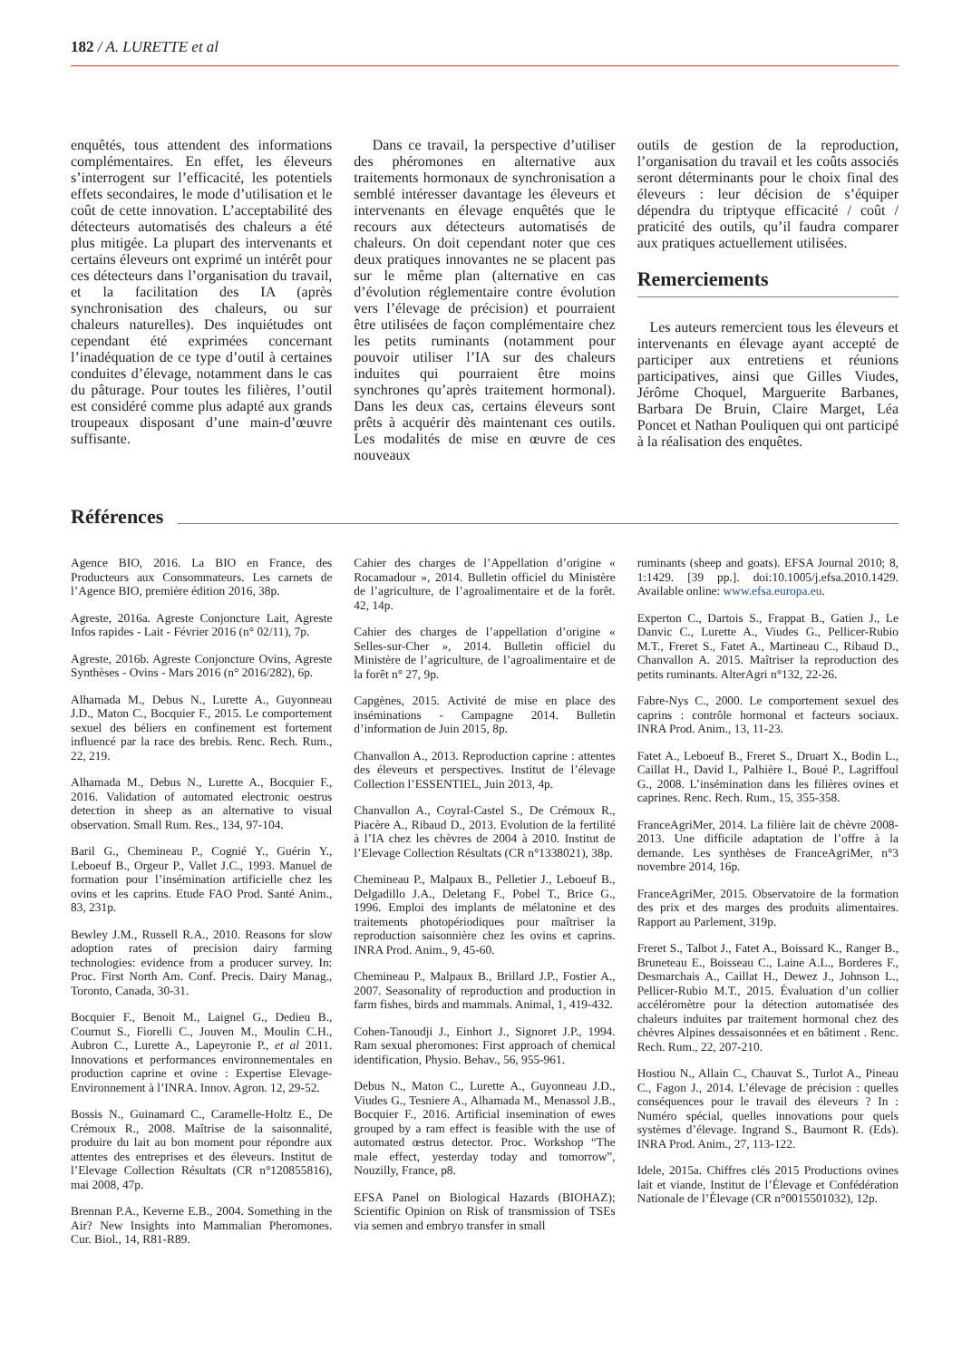182 / A. LURETTE et al
enquêtés, tous attendent des informations complémentaires. En effet, les éleveurs s’interrogent sur l’efficacité, les potentiels effets secondaires, le mode d’utilisation et le coût de cette innovation. L’acceptabilité des détecteurs automatisés des chaleurs a été plus mitigée. La plupart des intervenants et certains éleveurs ont exprimé un intérêt pour ces détecteurs dans l’organisation du travail, et la facilitation des IA (après synchronisation des chaleurs, ou sur chaleurs naturelles). Des inquiétudes ont cependant été exprimées concernant l’inadéquation de ce type d’outil à certaines conduites d’élevage, notamment dans le cas du pâturage. Pour toutes les filières, l’outil est considéré comme plus adapté aux grands troupeaux disposant d’une main-d’œuvre suffisante.
Dans ce travail, la perspective d’utiliser des phéromones en alternative aux traitements hormonaux de synchronisation a semblé intéresser davantage les éleveurs et intervenants en élevage enquêtés que le recours aux détecteurs automatisés de chaleurs. On doit cependant noter que ces deux pratiques innovantes ne se placent pas sur le même plan (alternative en cas d’évolution réglementaire contre évolution vers l’élevage de précision) et pourraient être utilisées de façon complémentaire chez les petits ruminants (notamment pour pouvoir utiliser l’IA sur des chaleurs induites qui pourraient être moins synchrones qu’après traitement hormonal). Dans les deux cas, certains éleveurs sont prêts à acquérir dès maintenant ces outils. Les modalités de mise en œuvre de ces nouveaux
outils de gestion de la reproduction, l’organisation du travail et les coûts associés seront déterminants pour le choix final des éleveurs : leur décision de s’équiper dépendra du triptyque efficacité / coût / praticité des outils, qu’il faudra comparer aux pratiques actuellement utilisées.
Remerciements
Les auteurs remercient tous les éleveurs et intervenants en élevage ayant accepté de participer aux entretiens et réunions participatives, ainsi que Gilles Viudes, Jérôme Choquel, Marguerite Barbanes, Barbara De Bruin, Claire Marget, Léa Poncet et Nathan Pouliquen qui ont participé à la réalisation des enquêtes.
Références
Agence BIO, 2016. La BIO en France, des Producteurs aux Consommateurs. Les carnets de l’Agence BIO, première édition 2016, 38p.
Agreste, 2016a. Agreste Conjoncture Lait, Agreste Infos rapides - Lait - Février 2016 (n° 02/11), 7p.
Agreste, 2016b. Agreste Conjoncture Ovins, Agreste Synthèses - Ovins - Mars 2016 (n° 2016/282), 6p.
Alhamada M., Debus N., Lurette A., Guyonneau J.D., Maton C., Bocquier F., 2015. Le comportement sexuel des béliers en confinement est fortement influencé par la race des brebis. Renc. Rech. Rum., 22, 219.
Alhamada M., Debus N., Lurette A., Bocquier F., 2016. Validation of automated electronic oestrus detection in sheep as an alternative to visual observation. Small Rum. Res., 134, 97-104.
Baril G., Chemineau P., Cognié Y., Guérin Y., Leboeuf B., Orgeur P., Vallet J.C., 1993. Manuel de formation pour l’insémination artificielle chez les ovins et les caprins. Etude FAO Prod. Santé Anim., 83, 231p.
Bewley J.M., Russell R.A., 2010. Reasons for slow adoption rates of precision dairy farming technologies: evidence from a producer survey. In: Proc. First North Am. Conf. Precis. Dairy Manag., Toronto, Canada, 30-31.
Bocquier F., Benoit M., Laignel G., Dedieu B., Cournut S., Fiorelli C., Jouven M., Moulin C.H., Aubron C., Lurette A., Lapeyronie P., et al 2011. Innovations et performances environnementales en production caprine et ovine : Expertise Elevage-Environnement à l’INRA. Innov. Agron. 12, 29-52.
Bossis N., Guinamard C., Caramelle-Holtz E., De Crémoux R., 2008. Maîtrise de la saisonnalité, produire du lait au bon moment pour répondre aux attentes des entreprises et des éleveurs. Institut de l’Elevage Collection Résultats (CR n°120855816), mai 2008, 47p.
Brennan P.A., Keverne E.B., 2004. Something in the Air? New Insights into Mammalian Pheromones. Cur. Biol., 14, R81-R89.
Cahier des charges de l’Appellation d’origine « Rocamadour », 2014. Bulletin officiel du Ministère de l’agriculture, de l’agroalimentaire et de la forêt. 42, 14p.
Cahier des charges de l’appellation d’origine « Selles-sur-Cher », 2014. Bulletin officiel du Ministère de l’agriculture, de l’agroalimentaire et de la forêt n° 27, 9p.
Capgènes, 2015. Activité de mise en place des inséminations - Campagne 2014. Bulletin d’information de Juin 2015, 8p.
Chanvallon A., 2013. Reproduction caprine : attentes des éleveurs et perspectives. Institut de l’élevage Collection l’ESSENTIEL, Juin 2013, 4p.
Chanvallon A., Coyral-Castel S., De Crémoux R., Piacère A., Ribaud D., 2013. Evolution de la fertilité à l’IA chez les chèvres de 2004 à 2010. Institut de l’Elevage Collection Résultats (CR n°1338021), 38p.
Chemineau P., Malpaux B., Pelletier J., Leboeuf B., Delgadillo J.A., Deletang F., Pobel T., Brice G., 1996. Emploi des implants de mélatonine et des traitements photopériodiques pour maîtriser la reproduction saisonnière chez les ovins et caprins. INRA Prod. Anim., 9, 45-60.
Chemineau P., Malpaux B., Brillard J.P., Fostier A., 2007. Seasonality of reproduction and production in farm fishes, birds and mammals. Animal, 1, 419-432.
Cohen-Tanoudji J., Einhort J., Signoret J.P., 1994. Ram sexual pheromones: First approach of chemical identification, Physio. Behav., 56, 955-961.
Debus N., Maton C., Lurette A., Guyonneau J.D., Viudes G., Tesniere A., Alhamada M., Menassol J.B., Bocquier F., 2016. Artificial insemination of ewes grouped by a ram effect is feasible with the use of automated œstrus detector. Proc. Workshop “The male effect, yesterday today and tomorrow”, Nouzilly, France, p8.
EFSA Panel on Biological Hazards (BIOHAZ); Scientific Opinion on Risk of transmission of TSEs via semen and embryo transfer in small
ruminants (sheep and goats). EFSA Journal 2010; 8, 1:1429. [39 pp.]. doi:10.1005/j.efsa.2010.1429. Available online: www.efsa.europa.eu.
Experton C., Dartois S., Frappat B., Gatien J., Le Danvic C., Lurette A., Viudes G., Pellicer-Rubio M.T., Freret S., Fatet A., Martineau C., Ribaud D., Chanvallon A. 2015. Maîtriser la reproduction des petits ruminants. AlterAgri n°132, 22-26.
Fabre-Nys C., 2000. Le comportement sexuel des caprins : contrôle hormonal et facteurs sociaux. INRA Prod. Anim., 13, 11-23.
Fatet A., Leboeuf B., Freret S., Druart X., Bodin L., Caillat H., David I., Palhière I., Boué P., Lagriffoul G., 2008. L’insémination dans les filières ovines et caprines. Renc. Rech. Rum., 15, 355-358.
FranceAgriMer, 2014. La filière lait de chèvre 2008-2013. Une difficile adaptation de l’offre à la demande. Les synthèses de FranceAgriMer, n°3 novembre 2014, 16p.
FranceAgriMer, 2015. Observatoire de la formation des prix et des marges des produits alimentaires. Rapport au Parlement, 319p.
Freret S., Talbot J., Fatet A., Boissard K., Ranger B., Bruneteau E., Boisseau C., Laine A.L., Borderes F., Desmarchais A., Caillat H., Dewez J., Johnson L., Pellicer-Rubio M.T., 2015. Évaluation d’un collier accéléromètre pour la détection automatisée des chaleurs induites par traitement hormonal chez des chèvres Alpines dessaisonnées et en bâtiment . Renc. Rech. Rum., 22, 207-210.
Hostiou N., Allain C., Chauvat S., Turlot A., Pineau C., Fagon J., 2014. L’élevage de précision : quelles conséquences pour le travail des éleveurs ? In : Numéro spécial, quelles innovations pour quels systèmes d’élevage. Ingrand S., Baumont R. (Eds). INRA Prod. Anim., 27, 113-122.
Idele, 2015a. Chiffres clés 2015 Productions ovines lait et viande, Institut de l’Élevage et Confédération Nationale de l’Élevage (CR n°0015501032), 12p.